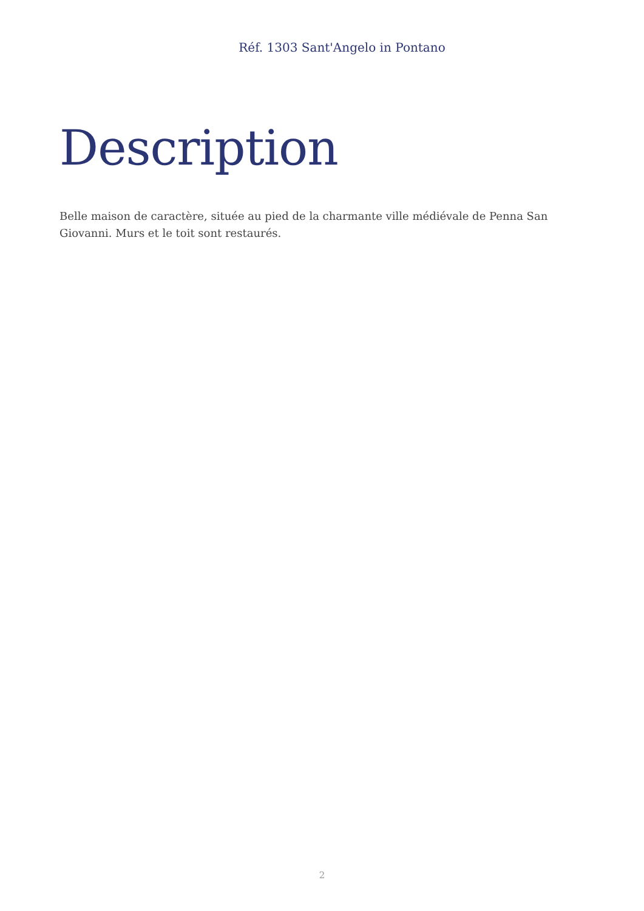Réf. 1303 Sant'Angelo in Pontano
Description
Belle maison de caractère, située au pied de la charmante ville médiévale de Penna San Giovanni. Murs et le toit sont restaurés.
2